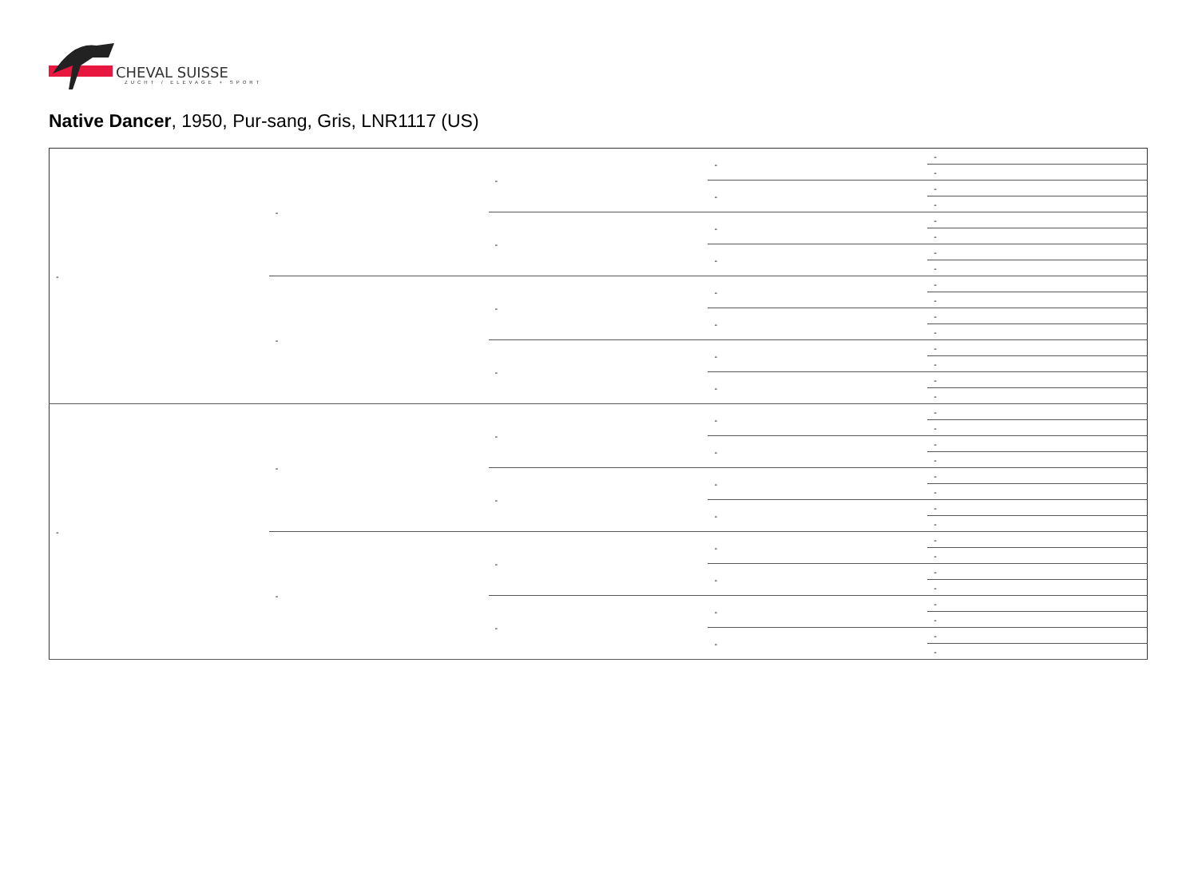CHEVAL SUISSE
ZUCHT / ELEVAGE + SPORT
Native Dancer, 1950, Pur-sang, Gris, LNR1117 (US)
| - | - | - | - | - |
| | | | | - |
| | | | - | - |
| | | | | - |
| | | - | - | - |
| | | | | - |
| | | | - | - |
| | | | | - |
| | - | - | - | - |
| | | | | - |
| | | | - | - |
| | | | | - |
| | | - | - | - |
| | | | | - |
| | | | - | - |
| | | | | - |
| - | - | - | - | - |
| | | | | - |
| | | | - | - |
| | | | | - |
| | | - | - | - |
| | | | | - |
| | | | - | - |
| | | | | - |
| | - | - | - | - |
| | | | | - |
| | | | - | - |
| | | | | - |
| | | - | - | - |
| | | | | - |
| | | | - | - |
| | | | | - |